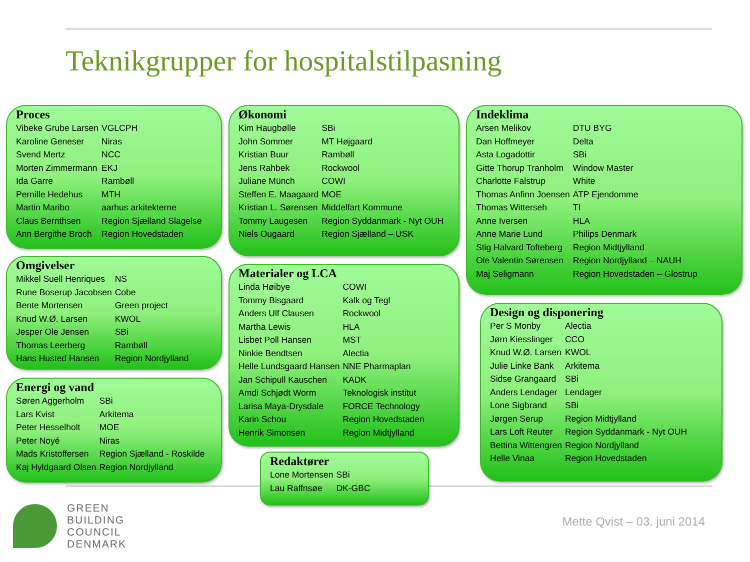Teknikgrupper for hospitalstilpasning
Proces
| Vibeke Grube Larsen | VGLCPH |
| Karoline Geneser | Niras |
| Svend Mertz | NCC |
| Morten Zimmermann | EKJ |
| Ida Garre | Rambøll |
| Pernille Hedehus | MTH |
| Martin Maribo | aarhus arkitekterne |
| Claus Bernthsen | Region Sjælland Slagelse |
| Ann Bergithe Broch | Region Hovedstaden |
Omgivelser
| Mikkel Suell Henriques | NS |
| Rune Boserup Jacobsen | Cobe |
| Bente Mortensen | Green project |
| Knud W.Ø. Larsen | KWOL |
| Jesper Ole Jensen | SBi |
| Thomas Leerberg | Rambøll |
| Hans Husted Hansen | Region Nordjylland |
Energi og vand
| Søren Aggerholm | SBi |
| Lars Kvist | Arkitema |
| Peter Hesselholt | MOE |
| Peter Noyé | Niras |
| Mads Kristoffersen | Region Sjælland - Roskilde |
| Kaj Hyldgaard Olsen | Region Nordjylland |
Økonomi
| Kim Haugbølle | SBi |
| John Sommer | MT Højgaard |
| Kristian Buur | Rambøll |
| Jens Rahbek | Rockwool |
| Juliane Münch | COWI |
| Steffen E. Maagaard | MOE |
| Kristian L. Sørensen | Middelfart Kommune |
| Tommy Laugesen | Region Syddanmark - Nyt OUH |
| Niels Ougaard | Region Sjælland – USK |
Materialer og LCA
| Linda Høibye | COWI |
| Tommy Bisgaard | Kalk og Tegl |
| Anders Ulf Clausen | Rockwool |
| Martha Lewis | HLA |
| Lisbet Poll Hansen | MST |
| Ninkie Bendtsen | Alectia |
| Helle Lundsgaard Hansen | NNE Pharmaplan |
| Jan Schipull Kauschen | KADK |
| Amdi Schjødt Worm | Teknologisk institut |
| Larisa Maya-Drysdale | FORCE Technology |
| Karin Schou | Region Hovedstaden |
| Henrik Simonsen | Region Midtjylland |
Redaktører
| Lone Mortensen | SBi |
| Lau Raffnsøe | DK-GBC |
Indeklima
| Arsen Melikov | DTU BYG |
| Dan Hoffmeyer | Delta |
| Asta Logadottir | SBi |
| Gitte Thorup Tranholm | Window Master |
| Charlotte Falstrup | White |
| Thomas Anfinn Joensen | ATP Ejendomme |
| Thomas Witterseh | TI |
| Anne Iversen | HLA |
| Anne Marie Lund | Philips Denmark |
| Stig Halvard Tofteberg | Region Midtjylland |
| Ole Valentin Sørensen | Region Nordjylland – NAUH |
| Maj Seligmann | Region Hovedstaden – Glostrup |
Design og disponering
| Per S Monby | Alectia |
| Jørn Kiesslinger | CCO |
| Knud W.Ø. Larsen | KWOL |
| Julie Linke Bank | Arkitema |
| Sidse Grangaard | SBi |
| Anders Lendager | Lendager |
| Lone Sigbrand | SBi |
| Jørgen Serup | Region Midtjylland |
| Lars Loft Reuter | Region Syddanmark - Nyt OUH |
| Bettina Wittengren | Region Nordjylland |
| Helle Vinaa | Region Hovedstaden |
GREEN
BUILDING
COUNCIL
DENMARK
Mette Qvist – 03. juni 2014